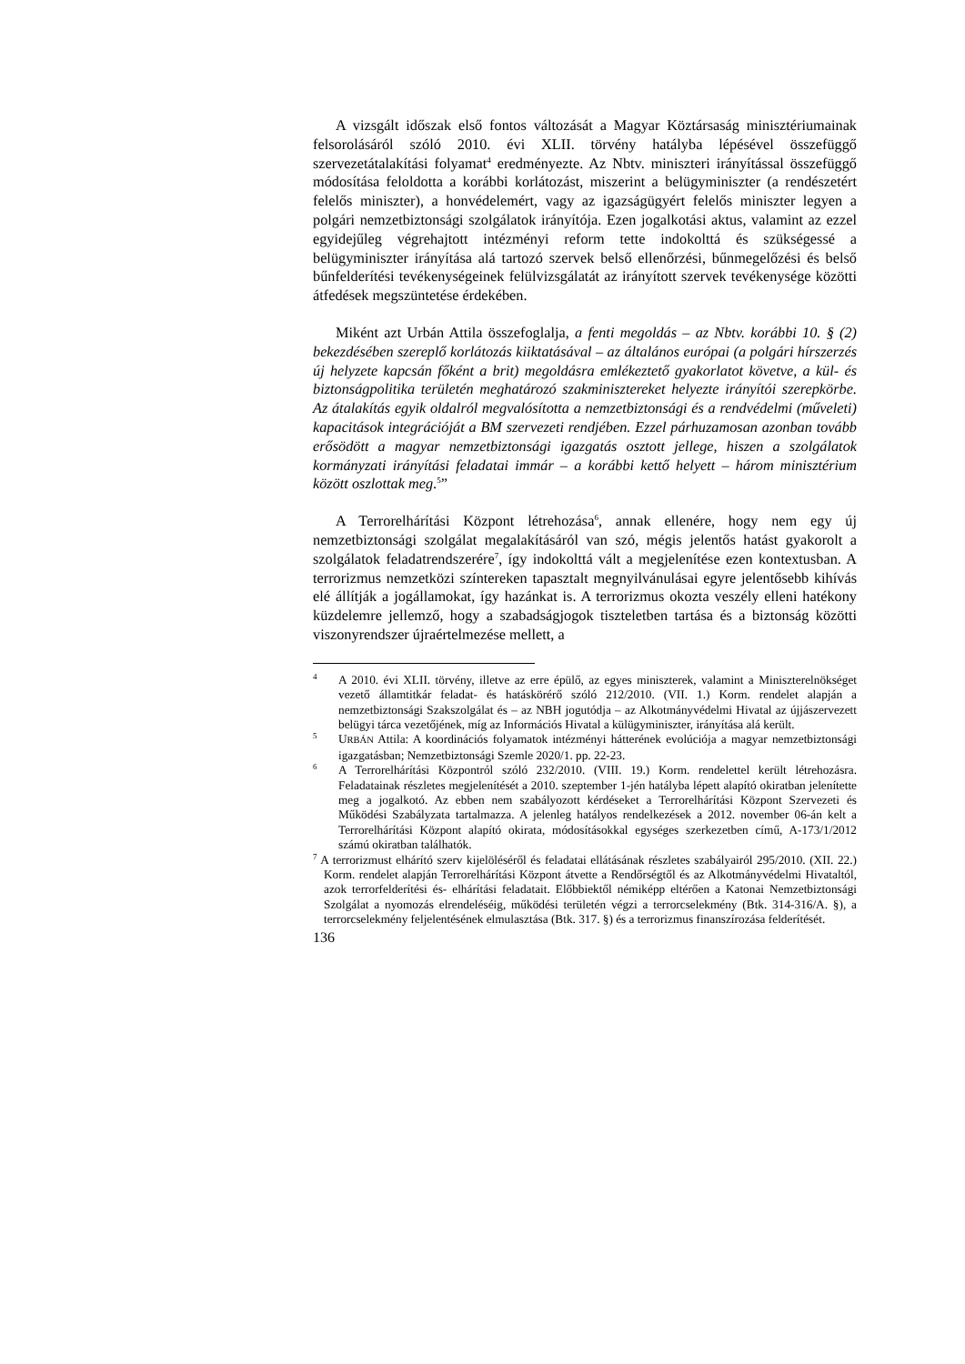A vizsgált időszak első fontos változását a Magyar Köztársaság minisztériumainak felsorolásáról szóló 2010. évi XLII. törvény hatályba lépésével összefüggő szervezetátalakítási folyamat<sup>4</sup> eredményezte. Az Nbtv. miniszteri irányítással összefüggő módosítása feloldotta a korábbi korlátozást, miszerint a belügyminiszter (a rendészetért felelős miniszter), a honvédelemért, vagy az igazságügyért felelős miniszter legyen a polgári nemzetbiztonsági szolgálatok irányítója. Ezen jogalkotási aktus, valamint az ezzel egyidejűleg végrehajtott intézményi reform tette indokolttá és szükségessé a belügyminiszter irányítása alá tartozó szervek belső ellenőrzési, bűnmegelőzési és belső bűnfelderítési tevékenységeinek felülvizsgálatát az irányított szervek tevékenysége közötti átfedések megszüntetése érdekében.
Miként azt Urbán Attila összefoglalja, a fenti megoldás – az Nbtv. korábbi 10. § (2) bekezdésében szereplő korlátozás kiiktatásával – az általános európai (a polgári hírszerzés új helyzete kapcsán főként a brit) megoldásra emlékeztető gyakorlatot követve, a kül- és biztonságpolitika területén meghatározó szakminisztereket helyezte irányítói szerepkörbe. Az átalakítás egyik oldalról megvalósította a nemzetbiztonsági és a rendvédelmi (műveleti) kapacitások integrációját a BM szervezeti rendjében. Ezzel párhuzamosan azonban tovább erősödött a magyar nemzetbiztonsági igazgatás osztott jellege, hiszen a szolgálatok kormányzati irányítási feladatai immár – a korábbi kettő helyett – három minisztérium között oszlottak meg.<sup>5</sup>”
A Terrorelhárítási Központ létrehozása<sup>6</sup>, annak ellenére, hogy nem egy új nemzetbiztonsági szolgálat megalakításáról van szó, mégis jelentős hatást gyakorolt a szolgálatok feladatrendszerére<sup>7</sup>, így indokolttá vált a megjelenítése ezen kontextusban. A terrorizmus nemzetközi színtereken tapasztalt megnyilvánulásai egyre jelentősebb kihívás elé állítják a jogállamokat, így hazánkat is. A terrorizmus okozta veszély elleni hatékony küzdelemre jellemző, hogy a szabadságjogok tiszteletben tartása és a biztonság közötti viszonyrendszer újraértelmezése mellett, a
<sup>4</sup> A 2010. évi XLII. törvény, illetve az erre épülő, az egyes miniszterek, valamint a Miniszterelnökséget vezető államtitkár feladat- és hatáskörérő szóló 212/2010. (VII. 1.) Korm. rendelet alapján a nemzetbiztonsági Szakszolgálat és – az NBH jogutódja – az Alkotmányvédelmi Hivatal az újjászervezett belügyi tárca vezetőjének, míg az Információs Hivatal a külügyminiszter, irányítása alá került.
<sup>5</sup> URBÁN Attila: A koordinációs folyamatok intézményi hátterének evolúciója a magyar nemzetbiztonsági igazgatásban; Nemzetbiztonsági Szemle 2020/1. pp. 22-23.
<sup>6</sup> A Terrorelhárítási Központról szóló 232/2010. (VIII. 19.) Korm. rendelettel került létrehozásra. Feladatainak részletes megjelenítését a 2010. szeptember 1-jén hatályba lépett alapító okiratban jelenítette meg a jogalkotó. Az ebben nem szabályozott kérdéseket a Terrorelhárítási Központ Szervezeti és Működési Szabályzata tartalmazza. A jelenleg hatályos rendelkezések a 2012. november 06-án kelt a Terrorelhárítási Központ alapító okirata, módosításokkal egységes szerkezetben című, A-173/1/2012 számú okiratban találhatók.
<sup>7</sup> A terrorizmust elhárító szerv kijelöléséről és feladatai ellátásának részletes szabályairól 295/2010. (XII. 22.) Korm. rendelet alapján Terrorelhárítási Központ átvette a Rendőrségtől és az Alkotmányvédelmi Hivataltól, azok terrorfelderítési és- elhárítási feladatait. Előbbiektől némiképp eltérően a Katonai Nemzetbiztonsági Szolgálat a nyomozás elrendeléséig, működési területén végzi a terrorcselekmény (Btk. 314-316/A. §), a terrorcselekmény feljelentésének elmulasztása (Btk. 317. §) és a terrorizmus finanszírozása felderítését.
136